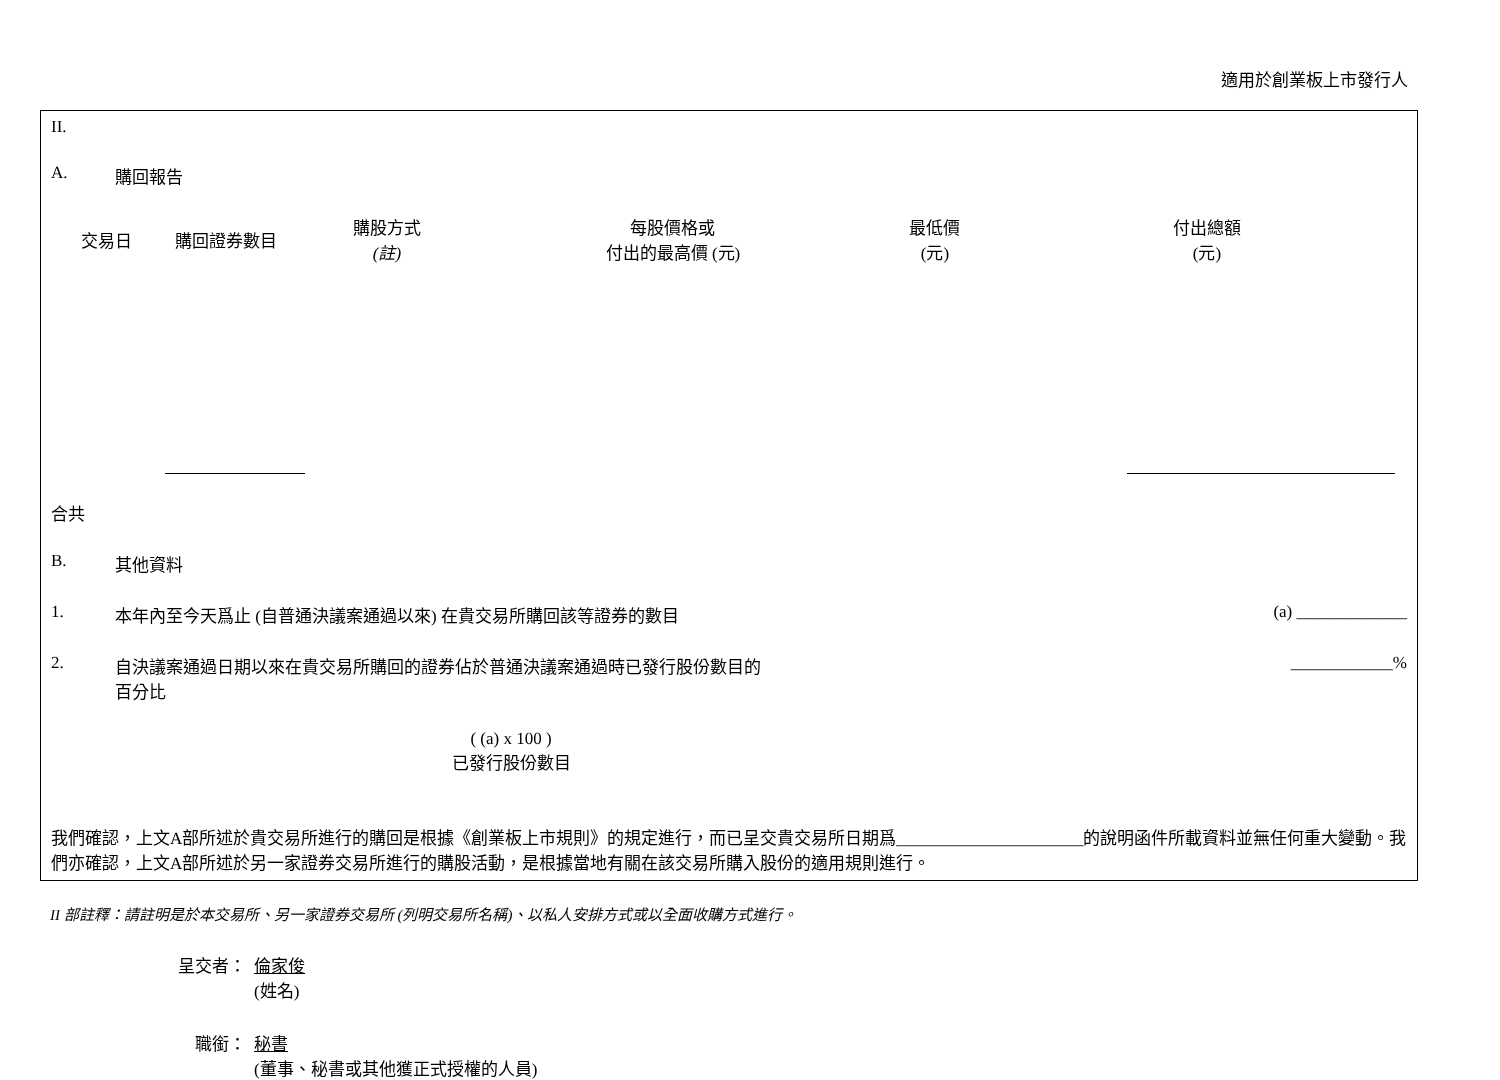適用於創業板上市發行人
II.
A. 購回報告
| 交易日 | 購回證券數目 | 購股方式 (註) | 每股價格或 付出的最高價 (元) | 最低價 (元) | 付出總額 (元) |
| --- | --- | --- | --- | --- | --- |
合共
B. 其他資料
1. 本年內至今天爲止 (自普通決議案通過以來) 在貴交易所購回該等證券的數目
(a) _____________
2. 自決議案通過日期以來在貴交易所購回的證券佔於普通決議案通過時已發行股份數目的
百分比
____________%
( (a) x 100 )
已發行股份數目
我們確認，上文A部所述於貴交易所進行的購回是根據《創業板上市規則》的規定進行，而已呈交貴交易所日期爲______________________的說明函件所載資料並無任何重大變動。我們亦確認，上文A部所述於另一家證券交易所進行的購股活動，是根據當地有關在該交易所購入股份的適用規則進行。
II 部註釋：請註明是於本交易所、另一家證券交易所 (列明交易所名稱)、以私人安排方式或以全面收購方式進行。
呈交者： 倫家俊
(姓名)
職銜： 秘書
(董事、秘書或其他獲正式授權的人員)